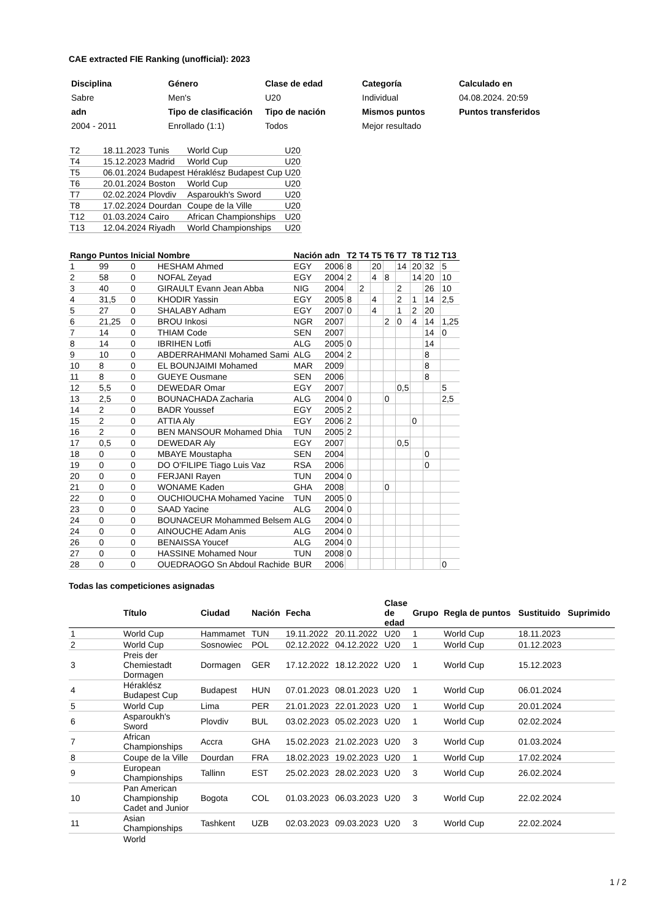CAE extracted FIE Ranking (unofficial): 2023
| Disciplina | Género | Clase de edad | Categoría | Calculado en |
| Sabre | Men's | U20 | Individual | 04.08.2024. 20:59 |
| adn | Tipo de clasificación | Tipo de nación | Mismos puntos | Puntos transferidos |
| 2004 - 2011 | Enrollado (1:1) | Todos | Mejor resultado | |
| T2 | 18.11.2023 | Tunis | World Cup | U20 |
| T4 | 15.12.2023 | Madrid | World Cup | U20 |
| T5 | 06.01.2024 | Budapest | Héraklész Budapest Cup | U20 |
| T6 | 20.01.2024 | Boston | World Cup | U20 |
| T7 | 02.02.2024 | Plovdiv | Asparoukh's Sword | U20 |
| T8 | 17.02.2024 | Dourdan | Coupe de la Ville | U20 |
| T12 | 01.03.2024 | Cairo | African Championships | U20 |
| T13 | 12.04.2024 | Riyadh | World Championships | U20 |
| Rango | Puntos | Inicial | Nombre | Nación | adn | T2 | T4 | T5 | T6 | T7 | T8 | T12 | T13 |
| --- | --- | --- | --- | --- | --- | --- | --- | --- | --- | --- | --- | --- | --- |
| 1 | 99 | 0 | HESHAM Ahmed | EGY | 2006 | 8 | | 20 | | 14 | 20 | 32 | 5 |
| 2 | 58 | 0 | NOFAL Zeyad | EGY | 2004 | 2 | | 4 | 8 | | 14 | 20 | 10 |
| 3 | 40 | 0 | GIRAULT Evann Jean Abba | NIG | 2004 | | 2 | | | 2 | | 26 | 10 |
| 4 | 31,5 | 0 | KHODIR Yassin | EGY | 2005 | 8 | | 4 | | 2 | 1 | 14 | 2,5 |
| 5 | 27 | 0 | SHALABY Adham | EGY | 2007 | 0 | | 4 | | 1 | 2 | 20 | |
| 6 | 21,25 | 0 | BROU Inkosi | NGR | 2007 | | | | 2 | 0 | 4 | 14 | 1,25 |
| 7 | 14 | 0 | THIAM Code | SEN | 2007 | | | | | | | 14 | 0 |
| 8 | 14 | 0 | IBRIHEN Lotfi | ALG | 2005 | 0 | | | | | | 14 | |
| 9 | 10 | 0 | ABDERRAHMANI Mohamed Sami | ALG | 2004 | 2 | | | | | | 8 | |
| 10 | 8 | 0 | EL BOUNJAIMI Mohamed | MAR | 2009 | | | | | | | 8 | |
| 11 | 8 | 0 | GUEYE Ousmane | SEN | 2006 | | | | | | | 8 | |
| 12 | 5,5 | 0 | DEWEDAR Omar | EGY | 2007 | | | | | 0,5 | | | 5 |
| 13 | 2,5 | 0 | BOUNACHADA Zacharia | ALG | 2004 | 0 | | | 0 | | | | 2,5 |
| 14 | 2 | 0 | BADR Youssef | EGY | 2005 | 2 | | | | | | | |
| 15 | 2 | 0 | ATTIA Aly | EGY | 2006 | 2 | | | | | 0 | | |
| 16 | 2 | 0 | BEN MANSOUR Mohamed Dhia | TUN | 2005 | 2 | | | | | | | |
| 17 | 0,5 | 0 | DEWEDAR Aly | EGY | 2007 | | | | | 0,5 | | | |
| 18 | 0 | 0 | MBAYE Moustapha | SEN | 2004 | | | | | | | 0 | |
| 19 | 0 | 0 | DO O'FILIPE Tiago Luis Vaz | RSA | 2006 | | | | | | | 0 | |
| 20 | 0 | 0 | FERJANI Rayen | TUN | 2004 | 0 | | | | | | | |
| 21 | 0 | 0 | WONAME Kaden | GHA | 2008 | | | | 0 | | | | |
| 22 | 0 | 0 | OUCHIOUCHA Mohamed Yacine | TUN | 2005 | 0 | | | | | | | |
| 23 | 0 | 0 | SAAD Yacine | ALG | 2004 | 0 | | | | | | | |
| 24 | 0 | 0 | BOUNACEUR Mohammed Belsem | ALG | 2004 | 0 | | | | | | | |
| 24 | 0 | 0 | AINOUCHE Adam Anis | ALG | 2004 | 0 | | | | | | | |
| 26 | 0 | 0 | BENAISSA Youcef | ALG | 2004 | 0 | | | | | | | |
| 27 | 0 | 0 | HASSINE Mohamed Nour | TUN | 2008 | 0 | | | | | | | |
| 28 | 0 | 0 | OUEDRAOGO Sn Abdoul Rachide | BUR | 2006 | | | | | | | | 0 |
Todas las competiciones asignadas
| | Título | Ciudad | Nación | Fecha | | Clase de edad | Grupo | Regla de puntos | Sustituido | Suprimido |
| --- | --- | --- | --- | --- | --- | --- | --- | --- | --- | --- |
| 1 | World Cup | Hammamet | TUN | 19.11.2022 | 20.11.2022 | U20 | 1 | World Cup | 18.11.2023 | |
| 2 | World Cup | Sosnowiec | POL | 02.12.2022 | 04.12.2022 | U20 | 1 | World Cup | 01.12.2023 | |
| 3 | Preis der Chemiestadt Dormagen | Dormagen | GER | 17.12.2022 | 18.12.2022 | U20 | 1 | World Cup | 15.12.2023 | |
| 4 | Héraklész Budapest Cup | Budapest | HUN | 07.01.2023 | 08.01.2023 | U20 | 1 | World Cup | 06.01.2024 | |
| 5 | World Cup | Lima | PER | 21.01.2023 | 22.01.2023 | U20 | 1 | World Cup | 20.01.2024 | |
| 6 | Asparoukh's Sword | Plovdiv | BUL | 03.02.2023 | 05.02.2023 | U20 | 1 | World Cup | 02.02.2024 | |
| 7 | African Championships | Accra | GHA | 15.02.2023 | 21.02.2023 | U20 | 3 | World Cup | 01.03.2024 | |
| 8 | Coupe de la Ville | Dourdan | FRA | 18.02.2023 | 19.02.2023 | U20 | 1 | World Cup | 17.02.2024 | |
| 9 | European Championships | Tallinn | EST | 25.02.2023 | 28.02.2023 | U20 | 3 | World Cup | 26.02.2024 | |
| 10 | Pan American Championship Cadet and Junior | Bogota | COL | 01.03.2023 | 06.03.2023 | U20 | 3 | World Cup | 22.02.2024 | |
| 11 | Asian Championships | Tashkent | UZB | 02.03.2023 | 09.03.2023 | U20 | 3 | World Cup | 22.02.2024 | |
| | World | | | | | | | | | |
1 / 2